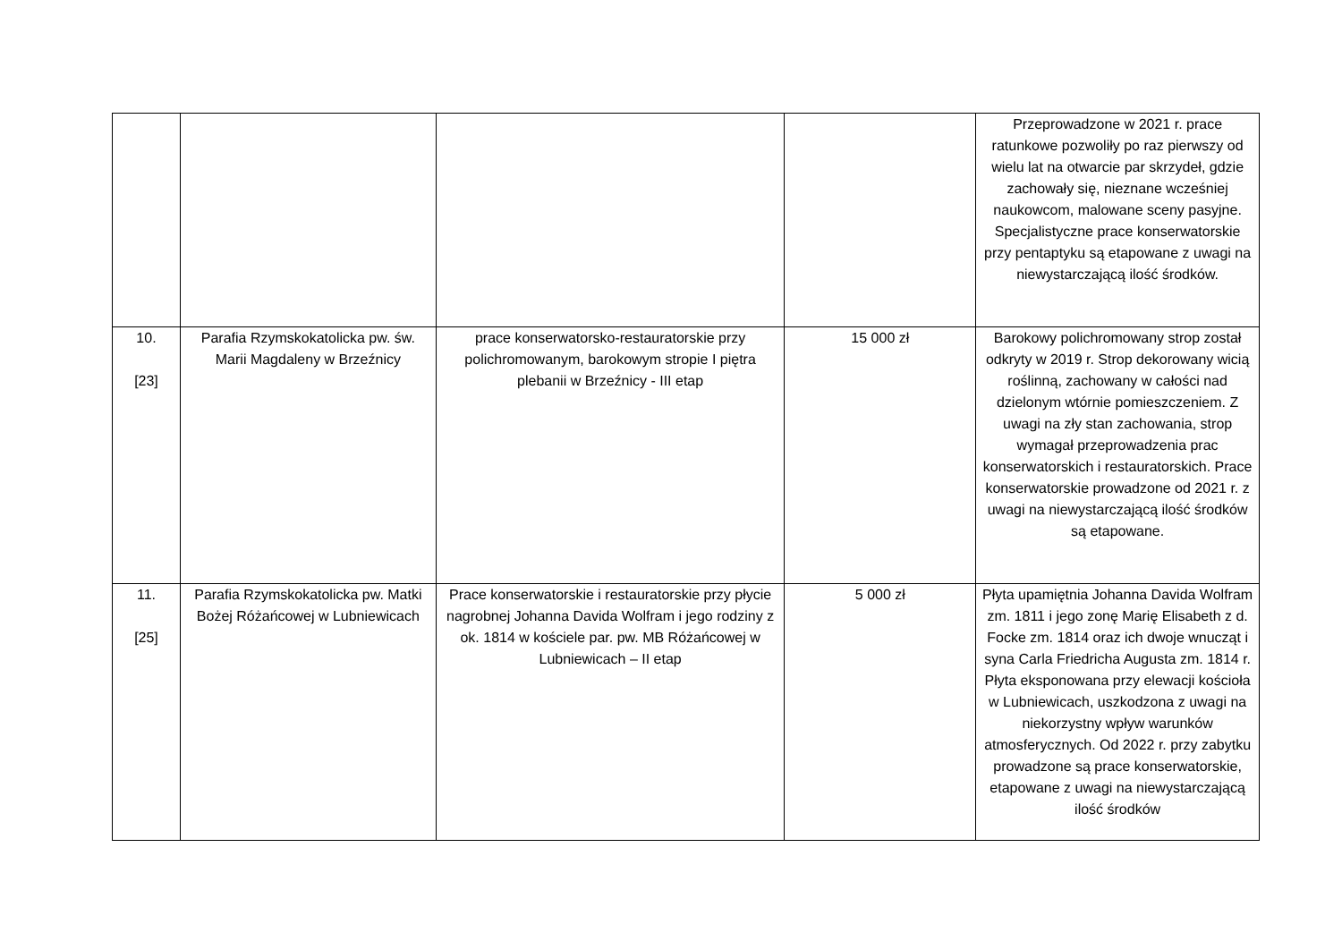| | | | | Przeprowadzone w 2021 r. prace ratunkowe pozwoliły po raz pierwszy od wielu lat na otwarcie par skrzydeł, gdzie zachowały się, nieznane wcześniej naukowcom, malowane sceny pasyjne. Specjalistyczne prace konserwatorskie przy pentaptyku są etapowane z uwagi na niewystarczającą ilość środków. |
| 10. [23] | Parafia Rzymskokatolicka pw. św. Marii Magdaleny w Brzeźnicy | prace konserwatorsko-restauratorskie przy polichromowanym, barokowym stropie I piętra plebanii w Brzeźnicy - III etap | 15 000 zł | Barokowy polichromowany strop został odkryty w 2019 r. Strop dekorowany wicią roślinną, zachowany w całości nad dzielonym wtórnie pomieszczeniem. Z uwagi na zły stan zachowania, strop wymagał przeprowadzenia prac konserwatorskich i restauratorskich. Prace konserwatorskie prowadzone od 2021 r. z uwagi na niewystarczającą ilość środków są etapowane. |
| 11. [25] | Parafia Rzymskokatolicka pw. Matki Bożej Różańcowej w Lubniewicach | Prace konserwatorskie i restauratorskie przy płycie nagrobnej Johanna Davida Wolfram i jego rodziny z ok. 1814 w kościele par. pw. MB Różańcowej w Lubniewicach – II etap | 5 000 zł | Płyta upamiętnia Johanna Davida Wolfram zm. 1811 i jego zonę Marię Elisabeth z d. Focke zm. 1814 oraz ich dwoje wnucząt i syna Carla Friedricha Augusta zm. 1814 r. Płyta eksponowana przy elewacji kościoła w Lubniewicach, uszkodzona z uwagi na niekorzystny wpływ warunków atmosferycznych. Od 2022 r. przy zabytku prowadzone są prace konserwatorskie, etapowane z uwagi na niewystarczającą ilość środków |